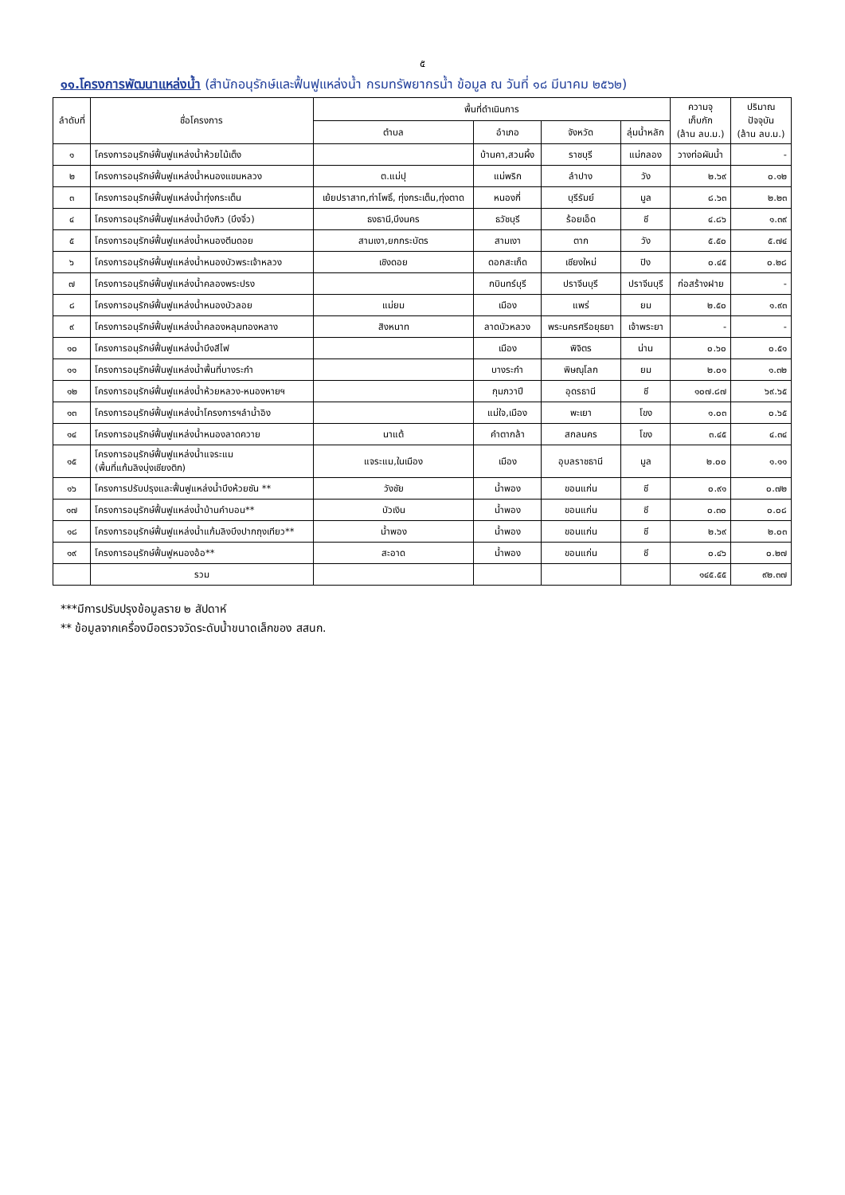๕
๑๑.โครงการพัฒนาแหล่งน้ำ (สำนักอนุรักษ์และฟื้นฟูแหล่งน้ำ กรมทรัพยากรน้ำ ข้อมูล ณ วันที่ ๑๘ มีนาคม ๒๕๖๒)
| ลำดับที่ | ชื่อโครงการ | พื้นที่ดำเนินการ | | | | ความจุ เก็บกัก (ล้าน ลบ.ม.) | ปริมาณ ปัจจุบัน (ล้าน ลบ.ม.) |
| --- | --- | --- | --- | --- | --- | --- | --- |
| | | ตำบล | อำเภอ | จังหวัด | ลุ่มน้ำหลัก | | |
| ๑ | โครงการอนุรักษ์ฟื้นฟูแหล่งน้ำห้วยไม้เต็ง | | บ้านคา,สวนผึ้ง | ราชบุรี | แม่กลอง | วางท่อผันน้ำ | - |
| ๒ | โครงการอนุรักษ์ฟื้นฟูแหล่งน้ำหนองแขมหลวง | ต.แม่ปุ | แม่พริก | ลำปาง | วัง | ๒.๖๙ | ๐.๑๒ |
| ๓ | โครงการอนุรักษ์ฟื้นฟูแหล่งน้ำทุ่งกระเต็น | เย้ยปราสาท,ท่าโพธิ์, ทุ่งกระเต็น,ทุ่งตาด | หนองกี่ | บุรีรัมย์ | มูล | ๘.๖๓ | ๒.๒๓ |
| ๔ | โครงการอนุรักษ์ฟื้นฟูแหล่งน้ำบึงกิว (บึงจิ๋ว) | ธงธานี,บึงนคร | ธวัชบุรี | ร้อยเอ็ด | ชี | ๔.๘๖ | ๑.๓๙ |
| ๕ | โครงการอนุรักษ์ฟื้นฟูแหล่งน้ำหนองตีนดอย | สามเงา,ยกกระบัตร | สามเงา | ตาก | วัง | ๕.๕๐ | ๕.๗๔ |
| ๖ | โครงการอนุรักษ์ฟื้นฟูแหล่งน้ำหนองบัวพระเจ้าหลวง | เชิงดอย | ดอกสะเก็ด | เชียงใหม่ | ปิง | ๐.๔๕ | ๐.๒๘ |
| ๗ | โครงการอนุรักษ์ฟื้นฟูแหล่งน้ำคลองพระปรง | | กบินทร์บุรี | ปราจีนบุรี | ปราจีนบุรี | ก่อสร้างฝาย | - |
| ๘ | โครงการอนุรักษ์ฟื้นฟูแหล่งน้ำหนองบัวลอย | แม่ยม | เมือง | แพร่ | ยม | ๒.๕๐ | ๑.๙๓ |
| ๙ | โครงการอนุรักษ์ฟื้นฟูแหล่งน้ำคลองหลุมทองหลาง | สิงหนาท | ลาดบัวหลวง | พระนครศรีอยุธยา | เจ้าพระยา | - | - |
| ๑๐ | โครงการอนุรักษ์ฟื้นฟูแหล่งน้ำบึงสีไฟ | | เมือง | พิจิตร | น่าน | ๐.๖๐ | ๐.๕๑ |
| ๑๑ | โครงการอนุรักษ์ฟื้นฟูแหล่งน้ำพื้นที่บางระกำ | | บางระกำ | พิษณุโลก | ยม | ๒.๐๑ | ๑.๓๒ |
| ๑๒ | โครงการอนุรักษ์ฟื้นฟูแหล่งน้ำห้วยหลวง-หนองหายฯ | | กุมภวาปี | อุดรธานี | ชี | ๑๐๗.๘๗ | ๖๙.๖๕ |
| ๑๓ | โครงการอนุรักษ์ฟื้นฟูแหล่งน้ำโครงการฯลำน้ำอิง | | แม่ใจ,เมือง | พะเยา | โขง | ๑.๐๓ | ๐.๖๕ |
| ๑๔ | โครงการอนุรักษ์ฟื้นฟูแหล่งน้ำหนองลาดควาย | นาแต้ | คำตากล้า | สกลนคร | โขง | ๓.๔๕ | ๔.๓๔ |
| ๑๕ | โครงการอนุรักษ์ฟื้นฟูแหล่งน้ำแจระแม (พื้นที่แก้มลิงบุ่งเชียงติก) | แจระแม,ในเมือง | เมือง | อุบลราชธานี | มูล | ๒.๐๐ | ๑.๑๑ |
| ๑๖ | โครงการปรับปรุงและฟื้นฟูแหล่งน้ำบึงห้วยซัน ** | วังชัย | น้ำพอง | ขอนแก่น | ชี | ๐.๙๑ | ๐.๗๒ |
| ๑๗ | โครงการอนุรักษ์ฟื้นฟูแหล่งน้ำบ้านคำบอน** | บัวเงิน | น้ำพอง | ขอนแก่น | ชี | ๐.๓๐ | ๐.๐๘ |
| ๑๘ | โครงการอนุรักษ์ฟื้นฟูแหล่งน้ำแก้มลิงบึงปากถุงเทียว** | น้ำพอง | น้ำพอง | ขอนแก่น | ชี | ๒.๖๙ | ๒.๐๓ |
| ๑๙ | โครงการอนุรักษ์ฟื้นฟูหนองอ้อ** | สะอาด | น้ำพอง | ขอนแก่น | ชี | ๐.๔๖ | ๐.๒๗ |
| | รวม | | | | | ๑๔๕.๕๕ | ๙๒.๓๗ |
***มีการปรับปรุงข้อมูลราย ๒ สัปดาห์
** ข้อมูลจากเครื่องมือตรวจวัดระดับน้ำขนาดเล็กของ สสนก.